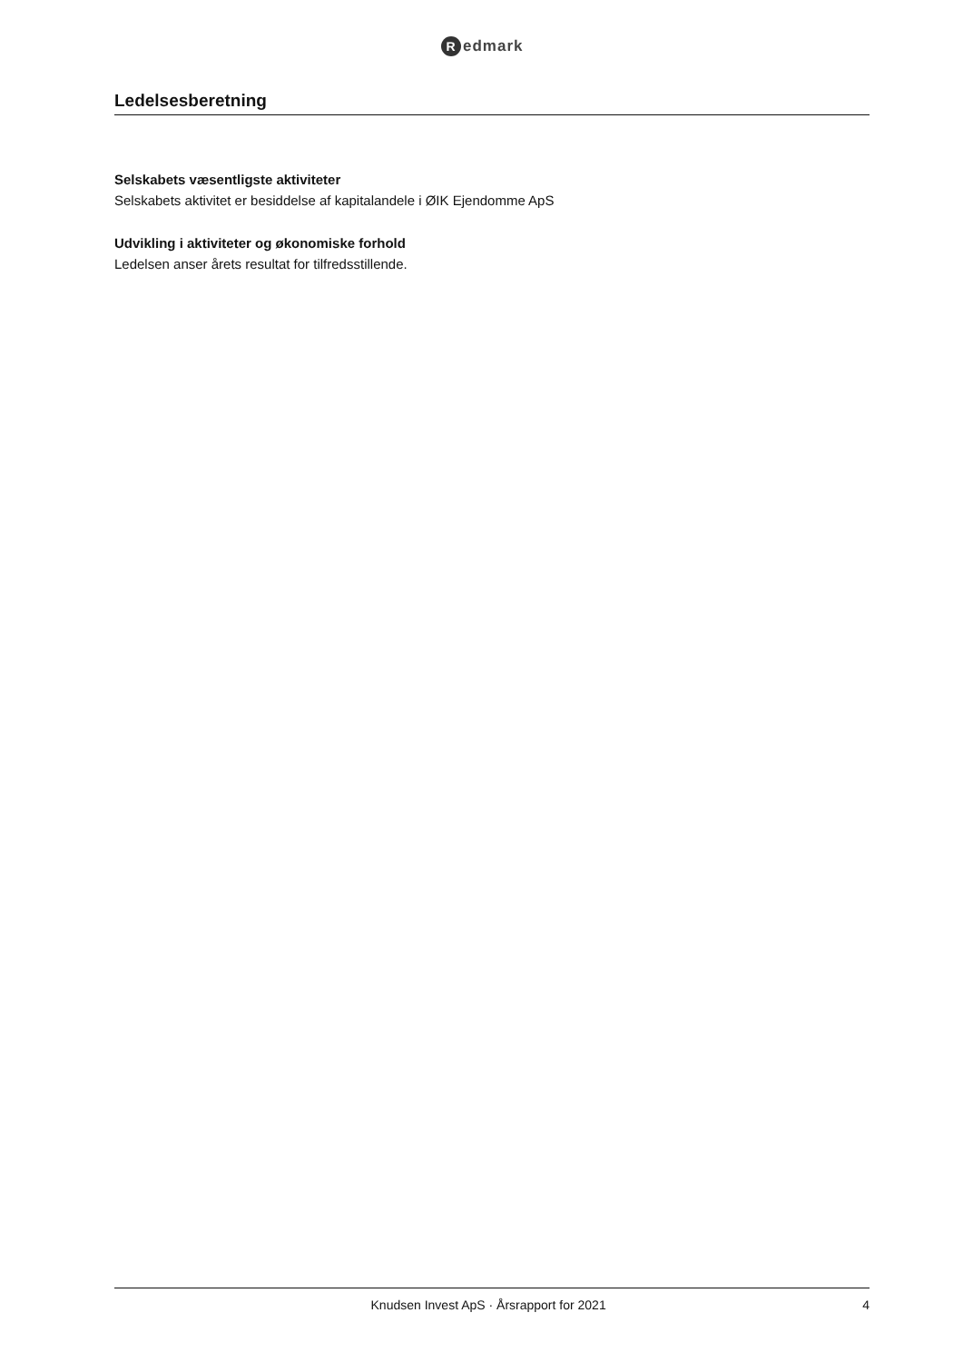Redmark
Ledelsesberetning
Selskabets væsentligste aktiviteter
Selskabets aktivitet er besiddelse af kapitalandele i ØIK Ejendomme ApS
Udvikling i aktiviteter og økonomiske forhold
Ledelsen anser årets resultat for tilfredsstillende.
Knudsen Invest ApS · Årsrapport for 2021 4